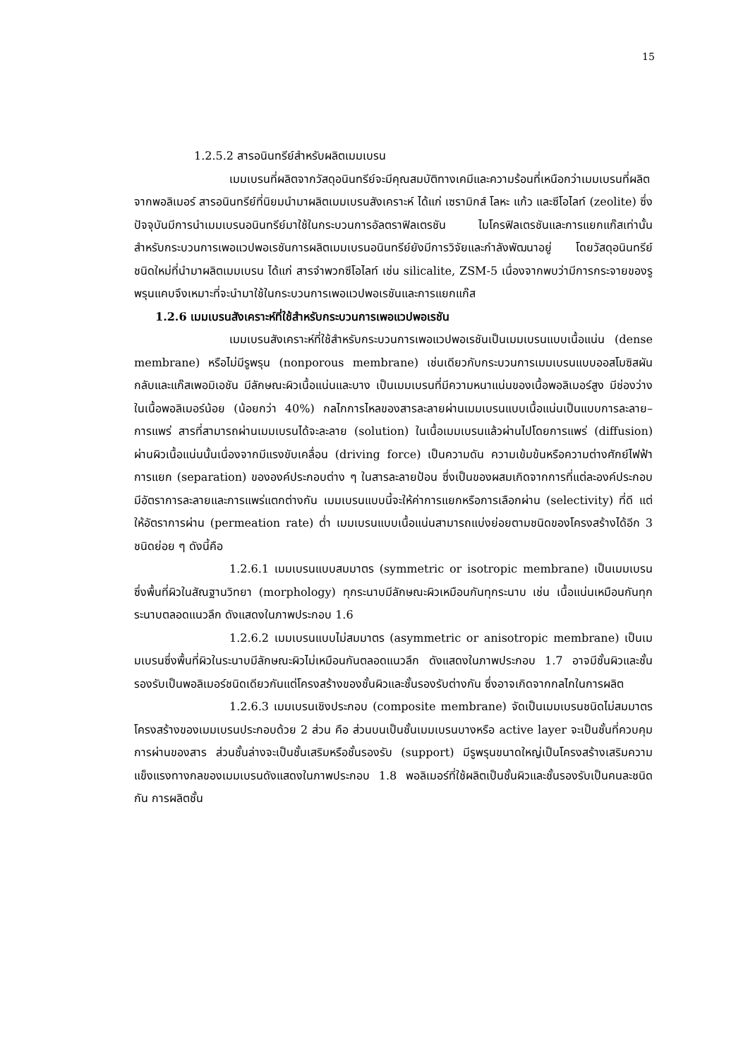15
1.2.5.2 สารอนินทรีย์สำหรับผลิตเมมเบรน
เมมเบรนที่ผลิตจากวัสดุอนินทรีย์จะมีคุณสมบัติทางเคมีและความร้อนที่เหนือกว่าเมมเบรนที่ผลิตจากพอลิเมอร์ สารอนินทรีย์ที่นิยมนำมาผลิตเมมเบรนสังเคราะห์ ได้แก่ เซรามิกส์ โลหะ แก้ว และซีโอไลท์ (zeolite) ซึ่งปัจจุบันมีการนำเมมเบรนอนินทรีย์มาใช้ในกระบวนการอัลตราฟิลเตรชัน ไมโครฟิลเตรชันและการแยกแก๊สเท่านั้น สำหรับกระบวนการเพอแวปพอเรชันการผลิตเมมเบรนอนินทรีย์ยังมีการวิจัยและกำลังพัฒนาอยู่ โดยวัสดุอนินทรีย์ชนิดใหม่ที่นำมาผลิตเมมเบรน ได้แก่ สารจำพวกซีโอไลท์ เช่น silicalite, ZSM-5 เนื่องจากพบว่ามีการกระจายของรูพรุนแคบจึงเหมาะที่จะนำมาใช้ในกระบวนการเพอแวปพอเรชันและการแยกแก๊ส
1.2.6 เมมเบรนสังเคราะห์ที่ใช้สำหรับกระบวนการเพอแวปพอเรชัน
เมมเบรนสังเคราะห์ที่ใช้สำหรับกระบวนการเพอแวปพอเรชันเป็นเมมเบรนแบบเนื้อแน่น (dense membrane) หรือไม่มีรูพรุน (nonporous membrane) เช่นเดียวกับกระบวนการเมมเบรนแบบออสโมซิสผันกลับและแก๊สเพอมิเอชัน มีลักษณะผิวเนื้อแน่นและบาง เป็นเมมเบรนที่มีความหนาแน่นของเนื้อพอลิเมอร์สูง มีช่องว่างในเนื้อพอลิเมอร์น้อย (น้อยกว่า 40%) กลไกการไหลของสารละลายผ่านเมมเบรนแบบเนื้อแน่นเป็นแบบการละลาย–การแพร่ สารที่สามารถผ่านเมมเบรนได้จะละลาย (solution) ในเนื้อเมมเบรนแล้วผ่านไปโดยการแพร่ (diffusion) ผ่านผิวเนื้อแน่นนั้นเนื่องจากมีแรงขับเคลื่อน (driving force) เป็นความดัน ความเข้มข้นหรือความต่างศักย์ไฟฟ้า การแยก (separation) ขององค์ประกอบต่าง ๆ ในสารละลายป้อน ซึ่งเป็นของผสมเกิดจากการที่แต่ละองค์ประกอบมีอัตราการละลายและการแพร่แตกต่างกัน เมมเบรนแบบนี้จะให้ค่าการแยกหรือการเลือกผ่าน (selectivity) ที่ดี แต่ให้อัตราการผ่าน (permeation rate) ต่ำ เมมเบรนแบบเนื้อแน่นสามารถแบ่งย่อยตามชนิดของโครงสร้างได้อีก 3 ชนิดย่อย ๆ ดังนี้คือ
1.2.6.1 เมมเบรนแบบสมมาตร (symmetric or isotropic membrane) เป็นเมมเบรนซึ่งพื้นที่ผิวในสัณฐานวิทยา (morphology) ทุกระนาบมีลักษณะผิวเหมือนกันทุกระนาบ เช่น เนื้อแน่นเหมือนกันทุกระนาบตลอดแนวลึก ดังแสดงในภาพประกอบ 1.6
1.2.6.2 เมมเบรนแบบไม่สมมาตร (asymmetric or anisotropic membrane) เป็นเมมเบรนซึ่งพื้นที่ผิวในระนาบมีลักษณะผิวไม่เหมือนกันตลอดแนวลึก ดังแสดงในภาพประกอบ 1.7 อาจมีชั้นผิวและชั้นรองรับเป็นพอลิเมอร์ชนิดเดียวกันแต่โครงสร้างของชั้นผิวและชั้นรองรับต่างกัน ซึ่งอาจเกิดจากกลไกในการผลิต
1.2.6.3 เมมเบรนเชิงประกอบ (composite membrane) จัดเป็นเมมเบรนชนิดไม่สมมาตร โครงสร้างของเมมเบรนประกอบด้วย 2 ส่วน คือ ส่วนบนเป็นชั้นเมมเบรนบางหรือ active layer จะเป็นชั้นที่ควบคุมการผ่านของสาร ส่วนชั้นล่างจะเป็นชั้นเสริมหรือชั้นรองรับ (support) มีรูพรุนขนาดใหญ่เป็นโครงสร้างเสริมความแข็งแรงทางกลของเมมเบรนดังแสดงในภาพประกอบ 1.8 พอลิเมอร์ที่ใช้ผลิตเป็นชั้นผิวและชั้นรองรับเป็นคนละชนิดกัน การผลิตชั้น